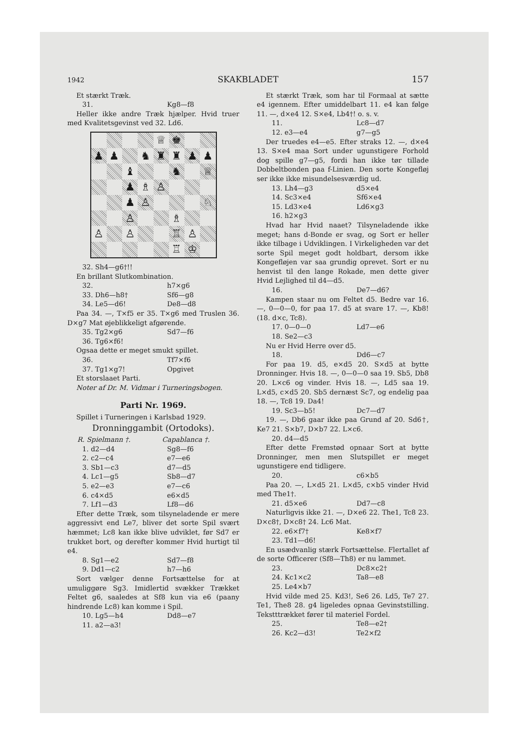1942 SKAKBLADET 157
Et stærkt Træk.
31. Kg8—f8
Heller ikke andre Træk hjælper. Hvid truer med Kvalitetsgevinst ved 32. Ld6.
♕
♚
♟
♟
♞
♜
♜
♟
♟
♝
♞
♕
♟
♗
♙
♟
♙
♘
♙
♗
♙
♙
♖
♙
♖
♔
32. Sh4—g6†!!
En brillant Slutkombination.
32. h7×g6
33. Dh6—h8† Sf6—g8
34. Le5—d6! De8—d8
Paa 34. —, T×f5 er 35. T×g6 med Truslen 36. D×g7 Mat øjeblikkeligt afgørende.
35. Tg2×g6 Sd7—f6
36. Tg6×f6!
Ogsaa dette er meget smukt spillet.
36. Tf7×f6
37. Tg1×g7! Opgivet
Et storslaaet Parti.
Noter af Dr. M. Vidmar i Turneringsbogen.
Parti Nr. 1969.
Spillet i Turneringen i Karlsbad 1929.
Dronninggambit (Ortodoks).
R. Spielmann †. Capablanca †.
1. d2—d4 Sg8—f6
2. c2—c4 e7—e6
3. Sb1—c3 d7—d5
4. Lc1—g5 Sb8—d7
5. e2—e3 e7—c6
6. c4×d5 e6×d5
7. Lf1—d3 Lf8—d6
Efter dette Træk, som tilsyneladende er mere aggressivt end Le7, bliver det sorte Spil svært hæmmet; Lc8 kan ikke blive udviklet, før Sd7 er trukket bort, og derefter kommer Hvid hurtigt til e4.
8. Sg1—e2 Sd7—f8
9. Dd1—c2 h7—h6
Sort vælger denne Fortsættelse for at umuliggøre Sg3. Imidlertid svækker Trækket Feltet g6, saaledes at Sf8 kun via e6 (paany hindrende Lc8) kan komme i Spil.
10. Lg5—h4 Dd8—e7
11. a2—a3!
Et stærkt Træk, som har til Formaal at sætte e4 igennem. Efter umiddelbart 11. e4 kan følge 11. —, d×e4 12. S×e4, Lb4†! o. s. v.
11. Lc8—d7
12. e3—e4 g7—g5
Der truedes e4—e5. Efter straks 12. —, d×e4 13. S×e4 maa Sort under ugunstigere Forhold dog spille g7—g5, fordi han ikke tør tillade Dobbeltbonden paa f-Linien. Den sorte Kongefløj ser ikke ikke misundelsesværdig ud.
13. Lh4—g3 d5×e4
14. Sc3×e4 Sf6×e4
15. Ld3×e4 Ld6×g3
16. h2×g3
Hvad har Hvid naaet? Tilsyneladende ikke meget; hans d-Bonde er svag, og Sort er heller ikke tilbage i Udviklingen. I Virkeligheden var det sorte Spil meget godt holdbart, dersom ikke Kongefløjen var saa grundig oprevet. Sort er nu henvist til den lange Rokade, men dette giver Hvid Lejlighed til d4—d5.
16. De7—d6?
Kampen staar nu om Feltet d5. Bedre var 16. —, 0—0—0, for paa 17. d5 at svare 17. —, Kb8! (18. d×c, Tc8).
17. 0—0—0 Ld7—e6
18. Se2—c3
Nu er Hvid Herre over d5.
18. Dd6—c7
For paa 19. d5, e×d5 20. S×d5 at bytte Dronninger. Hvis 18. —, 0—0—0 saa 19. Sb5, Db8 20. L×c6 og vinder. Hvis 18. —, Ld5 saa 19. L×d5, c×d5 20. Sb5 dernæst Sc7, og endelig paa 18. —, Tc8 19. Da4!
19. Sc3—b5! Dc7—d7
19. —, Db6 gaar ikke paa Grund af 20. Sd6†, Ke7 21. S×b7, D×b7 22. L×c6.
20. d4—d5
Efter dette Fremstød opnaar Sort at bytte Dronninger, men men Slutspillet er meget ugunstigere end tidligere.
20. c6×b5
Paa 20. —, L×d5 21. L×d5, c×b5 vinder Hvid med The1†.
21. d5×e6 Dd7—c8
Naturligvis ikke 21. —, D×e6 22. The1, Tc8 23. D×c8†, D×c8† 24. Lc6 Mat.
22. e6×f7† Ke8×f7
23. Td1—d6!
En usædvanlig stærk Fortsættelse. Flertallet af de sorte Officerer (Sf8—Th8) er nu lammet.
23. Dc8×c2†
24. Kc1×c2 Ta8—e8
25. Le4×b7
Hvid vilde med 25. Kd3!, Se6 26. Ld5, Te7 27. Te1, The8 28. g4 ligeledes opnaa Gevinststilling. Tekstttrækket fører til materiel Fordel.
25. Te8—e2†
26. Kc2—d3! Te2×f2